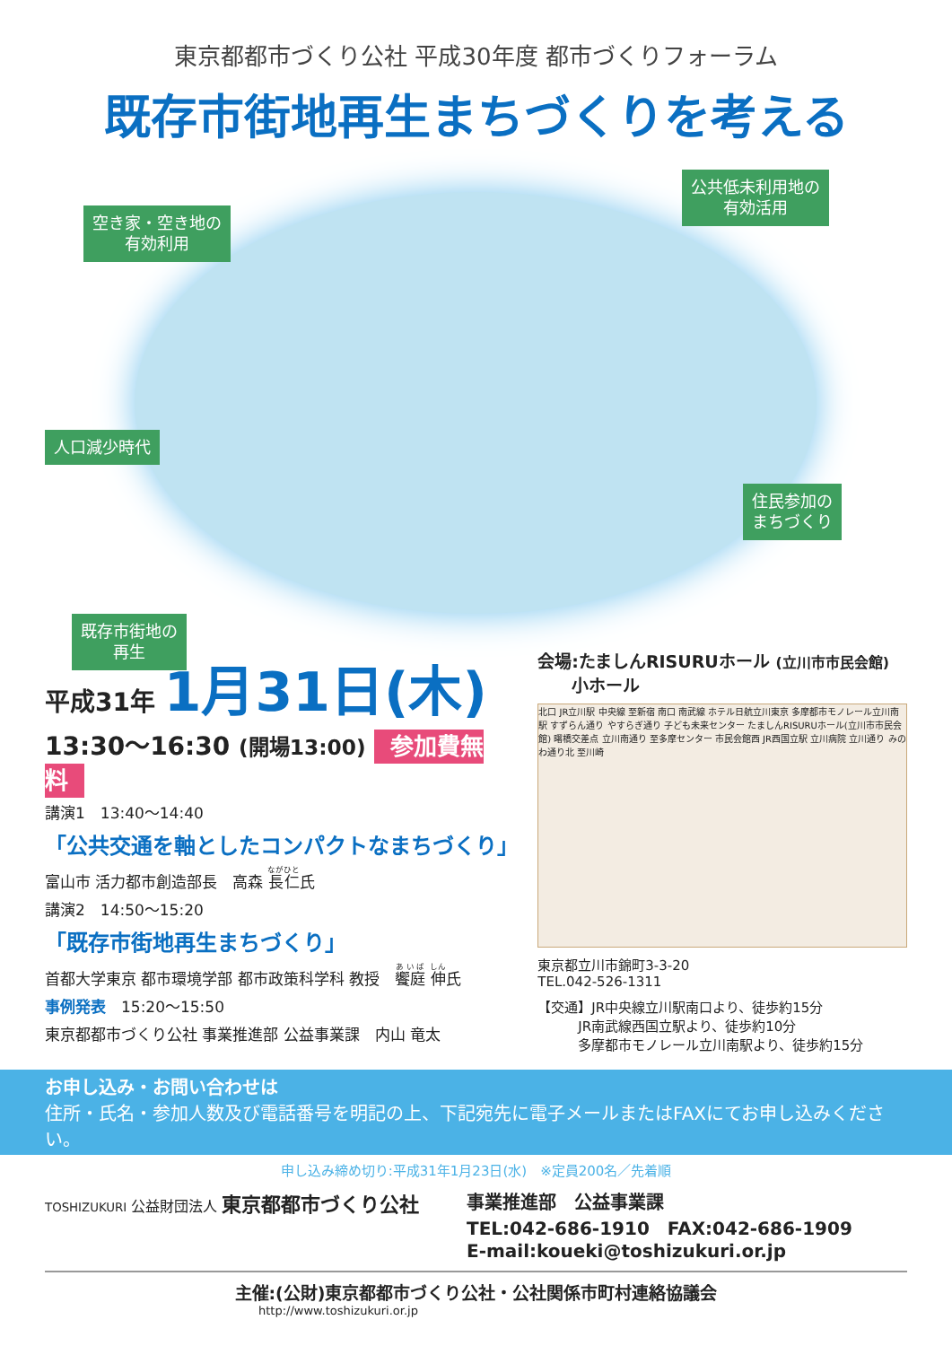東京都都市づくり公社 平成30年度 都市づくりフォーラム
既存市街地再生まちづくりを考える
空き家・空き地の
有効利用
公共低未利用地の
有効活用
人口減少時代
住民参加の
まちづくり
既存市街地の
再生
平成31年 1月31日(木)
13:30〜16:30 (開場13:00) 参加費無料
講演1　13:40〜14:40
「公共交通を軸としたコンパクトなまちづくり」
富山市 活力都市創造部長　高森 長仁氏
講演2　14:50〜15:20
「既存市街地再生まちづくり」
首都大学東京 都市環境学部 都市政策科学科 教授　饗庭 伸氏
事例発表　15:20〜15:50
東京都都市づくり公社 事業推進部 公益事業課　内山 竜太
会場:たましんRISURUホール (立川市市民会館)
　　小ホール
北口 JR立川駅 中央線 至新宿 南口 南武線 ホテル日航立川東京 多摩都市モノレール立川南駅 すずらん通り やすらぎ通り 子ども未来センター たましんRISURUホール(立川市市民会館) 曙橋交差点 立川南通り 至多摩センター 市民会館西 JR西国立駅 立川病院 立川通り みのわ通り北 至川崎
東京都立川市錦町3-3-20
TEL.042-526-1311
【交通】JR中央線立川駅南口より、徒歩約15分
　　　JR南武線西国立駅より、徒歩約10分
　　　多摩都市モノレール立川南駅より、徒歩約15分
お申し込み・お問い合わせは
住所・氏名・参加人数及び電話番号を明記の上、下記宛先に電子メールまたはFAXにてお申し込みください。
申し込み締め切り:平成31年1月23日(水)　※定員200名／先着順
TOSHIZUKURI 公益財団法人 東京都都市づくり公社 事業推進部　公益事業課
TEL:042-686-1910　FAX:042-686-1909
E-mail:koueki@toshizukuri.or.jp
主催:(公財)東京都都市づくり公社・公社関係市町村連絡協議会
http://www.toshizukuri.or.jp